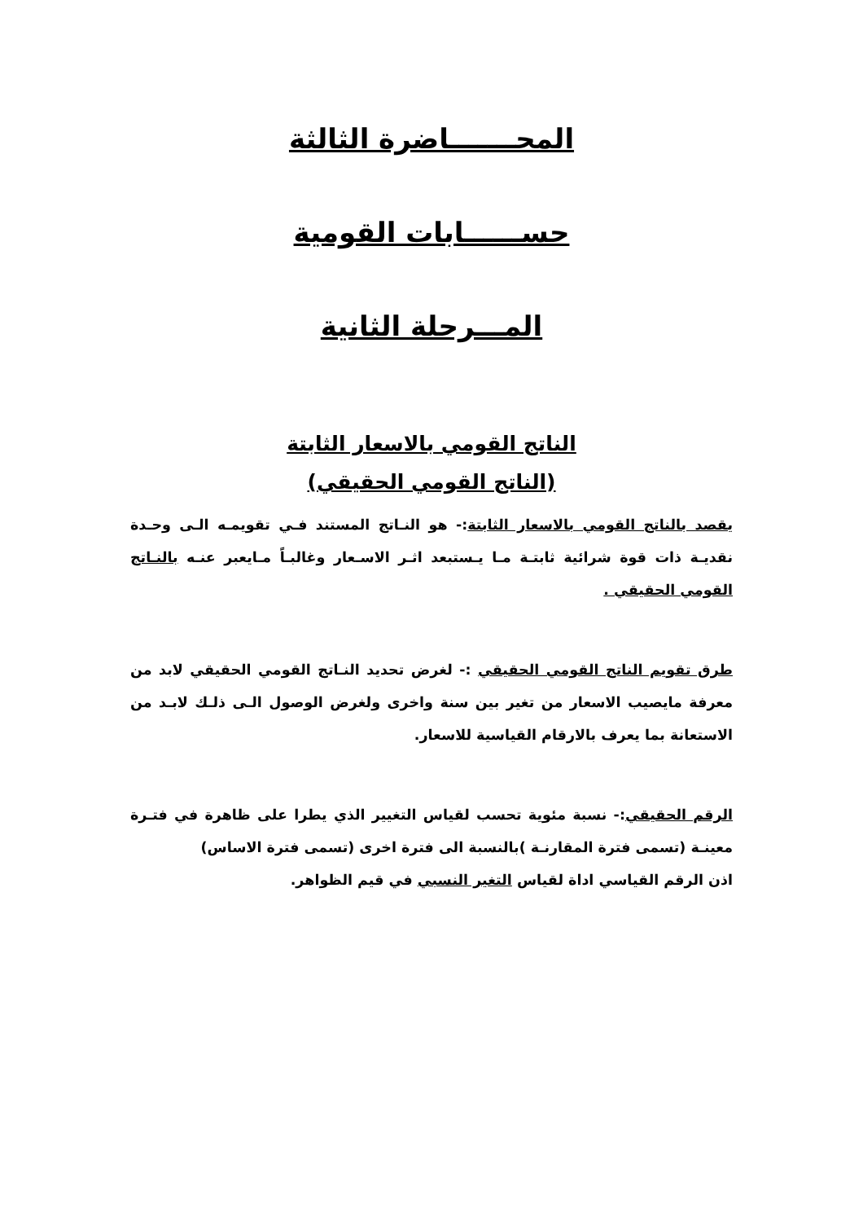المحـــــــاضرة الثالثة
حســــــابات القومية
المـــرحلة الثانية
الناتج القومي بالاسعار الثابتة
(الناتج القومي الحقيقي)
يقصد بالناتج القومي بالاسعار الثابتة:- هو النـاتج المستند فـي تقويمـه الـى وحـدة نقديـة ذات قوة شرائية ثابتـة مـا يـستبعد اثـر الاسـعار وغالبـاً مـايعبر عنـه بالنـاتج القومي الحقيقي .
طرق تقويم الناتج القومي الحقيقي :- لغرض تحديد النـاتج القومي الحقيقي لابد من معرفة مايصيب الاسعار من تغير بين سنة واخرى ولغرض الوصول الـى ذلـك لابـد من الاستعانة بما يعرف بالارقام القياسية للاسعار.
الرقم الحقيقي:- نسبة مئوية تحسب لقياس التغيير الذي يطرا على ظاهرة في فتـرة معينـة (تسمى فترة المقارنـة )بالنسبة الى فترة اخرى (تسمى فترة الاساس)
اذن الرقم القياسي اداة لقياس التغير النسبي في قيم الظواهر.